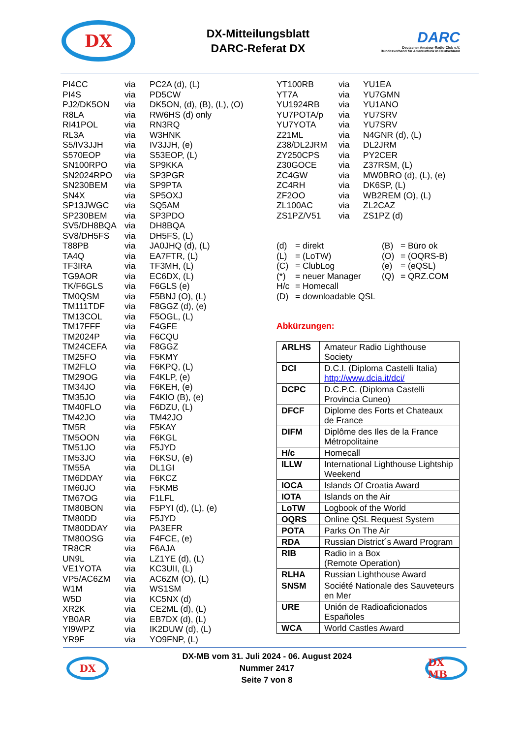DX
DX-Mitteilungsblatt
DARC-Referat DX
DARC
Deutscher Amateur-Radio-Club e.V.
Bundesverband für Amateurfunk in Deutschland
| PI4CC | via | PC2A (d), (L) |
| PI4S | via | PD5CW |
| PJ2/DK5ON | via | DK5ON, (d), (B), (L), (O) |
| R8LA | via | RW6HS (d) only |
| RI41POL | via | RN3RQ |
| RL3A | via | W3HNK |
| S5/IV3JJH | via | IV3JJH, (e) |
| S570EOP | via | S53EOP, (L) |
| SN100RPO | via | SP9KKA |
| SN2024RPO | via | SP3PGR |
| SN230BEM | via | SP9PTA |
| SN4X | via | SP5OXJ |
| SP13JWGC | via | SQ5AM |
| SP230BEM | via | SP3PDO |
| SV5/DH8BQA | via | DH8BQA |
| SV8/DH5FS | via | DH5FS, (L) |
| T88PB | via | JA0JHQ (d), (L) |
| TA4Q | via | EA7FTR, (L) |
| TF3IRA | via | TF3MH, (L) |
| TG9AOR | via | EC6DX, (L) |
| TK/F6GLS | via | F6GLS (e) |
| TM0QSM | via | F5BNJ (O), (L) |
| TM111TDF | via | F8GGZ (d), (e) |
| TM13COL | via | F5OGL, (L) |
| TM17FFF | via | F4GFE |
| TM2024P | via | F6CQU |
| TM24CEFA | via | F8GGZ |
| TM25FO | via | F5KMY |
| TM2FLO | via | F6KPQ, (L) |
| TM29OG | via | F4KLP, (e) |
| TM34JO | via | F6KEH, (e) |
| TM35JO | via | F4KIO (B), (e) |
| TM40FLO | via | F6DZU, (L) |
| TM42JO | via | TM42JO |
| TM5R | via | F5KAY |
| TM5OON | via | F6KGL |
| TM51JO | via | F5JYD |
| TM53JO | via | F6KSU, (e) |
| TM55A | via | DL1GI |
| TM6DDAY | via | F6KCZ |
| TM60JO | via | F5KMB |
| TM67OG | via | F1LFL |
| TM80BON | via | F5PYI (d), (L), (e) |
| TM80DD | via | F5JYD |
| TM80DDAY | via | PA3EFR |
| TM80OSG | via | F4FCE, (e) |
| TR8CR | via | F6AJA |
| UN9L | via | LZ1YE (d), (L) |
| VE1YOTA | via | KC3UII, (L) |
| VP5/AC6ZM | via | AC6ZM (O), (L) |
| W1M | via | WS1SM |
| W5D | via | KC5NX (d) |
| XR2K | via | CE2ML (d), (L) |
| YB0AR | via | EB7DX (d), (L) |
| YI9WPZ | via | IK2DUW (d), (L) |
| YR9F | via | YO9FNP, (L) |
| YT100RB | via | YU1EA |
| YT7A | via | YU7GMN |
| YU1924RB | via | YU1ANO |
| YU7POTA/p | via | YU7SRV |
| YU7YOTA | via | YU7SRV |
| Z21ML | via | N4GNR (d), (L) |
| Z38/DL2JRM | via | DL2JRM |
| ZY250CPS | via | PY2CER |
| Z30GOCE | via | Z37RSM, (L) |
| ZC4GW | via | MW0BRO (d), (L), (e) |
| ZC4RH | via | DK6SP, (L) |
| ZF2OO | via | WB2REM (O), (L) |
| ZL100AC | via | ZL2CAZ |
| ZS1PZ/V51 | via | ZS1PZ (d) |
| (d) | = direkt | (B) | = Büro ok |
| (L) | = (LoTW) | (O) | = (OQRS-B) |
| (C) | = ClubLog | (e) | = (eQSL) |
| (*) | = neuer Manager | (Q) | = QRZ.COM |
| H/c | = Homecall | | |
| (D) | = downloadable QSL | | |
Abkürzungen:
| ARLHS | Amateur Radio Lighthouse Society |
| DCI | D.C.I. (Diploma Castelli Italia) http://www.dcia.it/dci/ |
| DCPC | D.C.P.C. (Diploma Castelli Provincia Cuneo) |
| DFCF | Diplome des Forts et Chateaux de France |
| DIFM | Diplôme des Iles de la France Métropolitaine |
| H/c | Homecall |
| ILLW | International Lighthouse Lightship Weekend |
| IOCA | Islands Of Croatia Award |
| IOTA | Islands on the Air |
| LoTW | Logbook of the World |
| OQRS | Online QSL Request System |
| POTA | Parks On The Air |
| RDA | Russian District´s Award Program |
| RIB | Radio in a Box (Remote Operation) |
| RLHA | Russian Lighthouse Award |
| SNSM | Société Nationale des Sauveteurs en Mer |
| URE | Unión de Radioaficionados Españoles |
| WCA | World Castles Award |
DX
DX-MB vom 31. Juli 2024 - 06. August 2024
Nummer 2417
Seite 7 von 8
DX MB